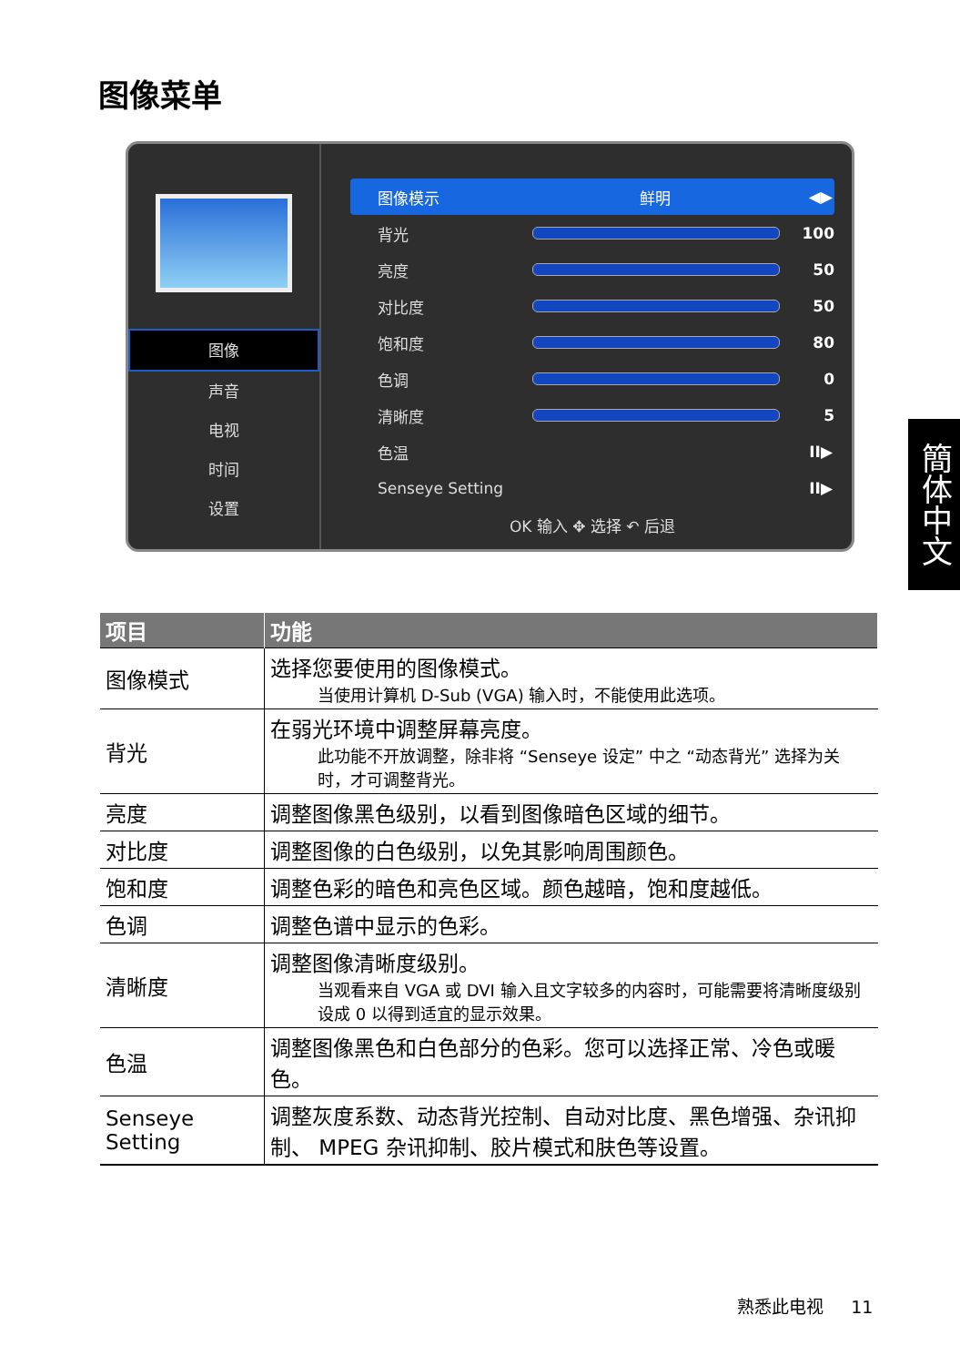图像菜单
图像
声音
电视
时间
设置
图像模示 鲜明 ◀▶
背光 100
亮度 50
对比度 50
饱和度 80
色调 0
清晰度 5
色温 II▶
Senseye Setting II▶
OK 输入 ✥ 选择 ↶ 后退
簡体中文
| 项目 | 功能 |
| --- | --- |
| 图像模式 | 选择您要使用的图像模式。 当使用计算机 D-Sub (VGA) 输入时，不能使用此选项。 |
| 背光 | 在弱光环境中调整屏幕亮度。 此功能不开放调整，除非将 “Senseye 设定” 中之 “动态背光” 选择为关时，才可调整背光。 |
| 亮度 | 调整图像黑色级别，以看到图像暗色区域的细节。 |
| 对比度 | 调整图像的白色级别，以免其影响周围颜色。 |
| 饱和度 | 调整色彩的暗色和亮色区域。颜色越暗，饱和度越低。 |
| 色调 | 调整色谱中显示的色彩。 |
| 清晰度 | 调整图像清晰度级别。 当观看来自 VGA 或 DVI 输入且文字较多的内容时，可能需要将清晰度级别设成 0 以得到适宜的显示效果。 |
| 色温 | 调整图像黑色和白色部分的色彩。您可以选择正常、冷色或暖色。 |
| Senseye Setting | 调整灰度系数、动态背光控制、自动对比度、黑色增强、杂讯抑制、 MPEG 杂讯抑制、胶片模式和肤色等设置。 |
熟悉此电视 11